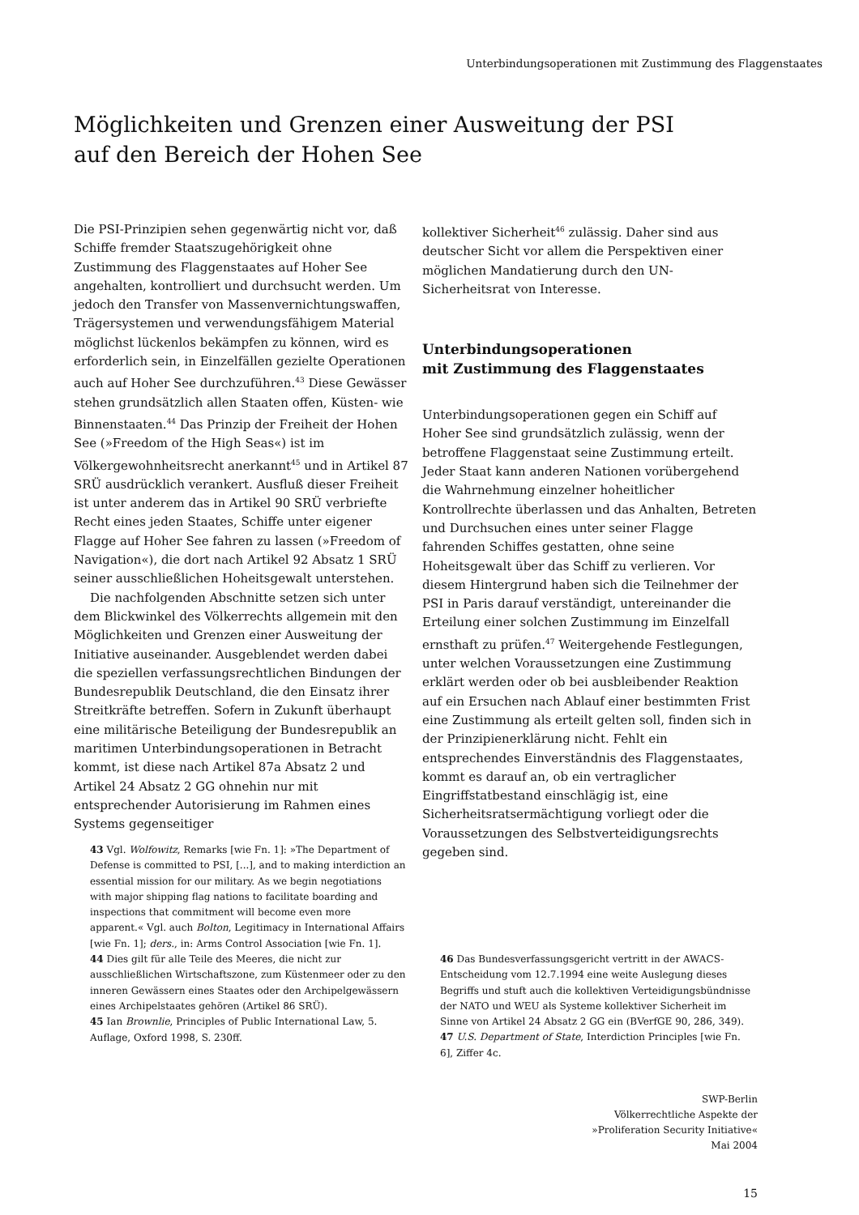Unterbindungsoperationen mit Zustimmung des Flaggenstaates
Möglichkeiten und Grenzen einer Ausweitung der PSI
auf den Bereich der Hohen See
Die PSI-Prinzipien sehen gegenwärtig nicht vor, daß Schiffe fremder Staatszugehörigkeit ohne Zustimmung des Flaggenstaates auf Hoher See angehalten, kontrolliert und durchsucht werden. Um jedoch den Transfer von Massenvernichtungswaffen, Trägersystemen und verwendungsfähigem Material möglichst lückenlos bekämpfen zu können, wird es erforderlich sein, in Einzelfällen gezielte Operationen auch auf Hoher See durchzuführen.<sup>43</sup> Diese Gewässer stehen grundsätzlich allen Staaten offen, Küsten- wie Binnenstaaten.<sup>44</sup> Das Prinzip der Freiheit der Hohen See (»Freedom of the High Seas«) ist im Völkergewohnheitsrecht anerkannt<sup>45</sup> und in Artikel 87 SRÜ ausdrücklich verankert. Ausfluß dieser Freiheit ist unter anderem das in Artikel 90 SRÜ verbriefte Recht eines jeden Staates, Schiffe unter eigener Flagge auf Hoher See fahren zu lassen (»Freedom of Navigation«), die dort nach Artikel 92 Absatz 1 SRÜ seiner ausschließlichen Hoheitsgewalt unterstehen.
Die nachfolgenden Abschnitte setzen sich unter dem Blickwinkel des Völkerrechts allgemein mit den Möglichkeiten und Grenzen einer Ausweitung der Initiative auseinander. Ausgeblendet werden dabei die speziellen verfassungsrechtlichen Bindungen der Bundesrepublik Deutschland, die den Einsatz ihrer Streitkräfte betreffen. Sofern in Zukunft überhaupt eine militärische Beteiligung der Bundesrepublik an maritimen Unterbindungsoperationen in Betracht kommt, ist diese nach Artikel 87a Absatz 2 und Artikel 24 Absatz 2 GG ohnehin nur mit entsprechender Autorisierung im Rahmen eines Systems gegenseitiger
kollektiver Sicherheit<sup>46</sup> zulässig. Daher sind aus deutscher Sicht vor allem die Perspektiven einer möglichen Mandatierung durch den UN-Sicherheitsrat von Interesse.
Unterbindungsoperationen
mit Zustimmung des Flaggenstaates
Unterbindungsoperationen gegen ein Schiff auf Hoher See sind grundsätzlich zulässig, wenn der betroffene Flaggenstaat seine Zustimmung erteilt. Jeder Staat kann anderen Nationen vorübergehend die Wahrnehmung einzelner hoheitlicher Kontrollrechte überlassen und das Anhalten, Betreten und Durchsuchen eines unter seiner Flagge fahrenden Schiffes gestatten, ohne seine Hoheitsgewalt über das Schiff zu verlieren. Vor diesem Hintergrund haben sich die Teilnehmer der PSI in Paris darauf verständigt, untereinander die Erteilung einer solchen Zustimmung im Einzelfall ernsthaft zu prüfen.<sup>47</sup> Weitergehende Festlegungen, unter welchen Voraussetzungen eine Zustimmung erklärt werden oder ob bei ausbleibender Reaktion auf ein Ersuchen nach Ablauf einer bestimmten Frist eine Zustimmung als erteilt gelten soll, finden sich in der Prinzipienerklärung nicht. Fehlt ein entsprechendes Einverständnis des Flaggenstaates, kommt es darauf an, ob ein vertraglicher Eingriffstatbestand einschlägig ist, eine Sicherheitsratsermächtigung vorliegt oder die Voraussetzungen des Selbstverteidigungsrechts gegeben sind.
43 Vgl. Wolfowitz, Remarks [wie Fn. 1]: »The Department of Defense is committed to PSI, [...], and to making interdiction an essential mission for our military. As we begin negotiations with major shipping flag nations to facilitate boarding and inspections that commitment will become even more apparent.« Vgl. auch Bolton, Legitimacy in International Affairs [wie Fn. 1]; ders., in: Arms Control Association [wie Fn. 1].
44 Dies gilt für alle Teile des Meeres, die nicht zur ausschließlichen Wirtschaftszone, zum Küstenmeer oder zu den inneren Gewässern eines Staates oder den Archipelgewässern eines Archipelstaates gehören (Artikel 86 SRÜ).
45 Ian Brownlie, Principles of Public International Law, 5. Auflage, Oxford 1998, S. 230ff.
46 Das Bundesverfassungsgericht vertritt in der AWACS-Entscheidung vom 12.7.1994 eine weite Auslegung dieses Begriffs und stuft auch die kollektiven Verteidigungsbündnisse der NATO und WEU als Systeme kollektiver Sicherheit im Sinne von Artikel 24 Absatz 2 GG ein (BVerfGE 90, 286, 349).
47 U.S. Department of State, Interdiction Principles [wie Fn. 6], Ziffer 4c.
SWP-Berlin
Völkerrechtliche Aspekte der
»Proliferation Security Initiative«
Mai 2004
15